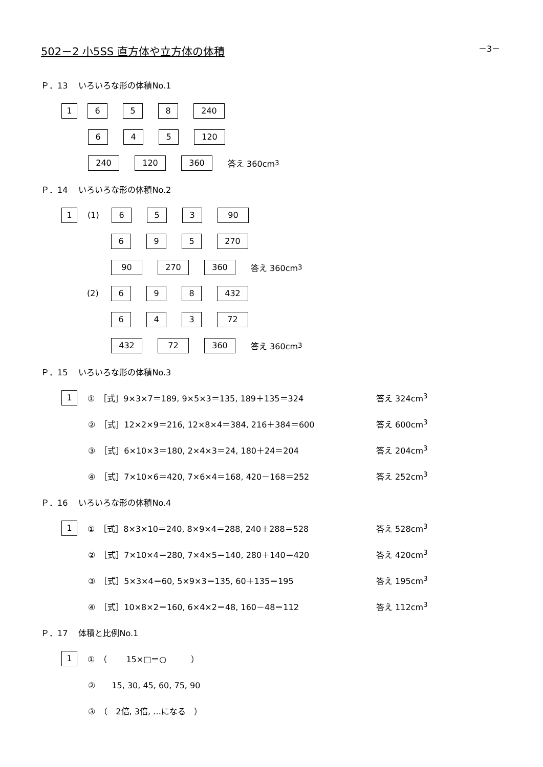－3－
502－2 小5SS 直方体や立方体の体積
Ｐ．13　 いろいろな形の体積No.1
1658 240
645 120
240 120 360 答え 360cm<sup>3</sup>
Ｐ．14　 いろいろな形の体積No.2
1 (1) 653 90
695 270
90 270 360 答え 360cm<sup>3</sup>
(2) 698 432
643 72
432 72 360 答え 360cm<sup>3</sup>
Ｐ．15　 いろいろな形の体積No.3
1 ①　［式］9×3×7＝189, 9×5×3＝135, 189＋135＝324 答え 324cm<sup>3</sup>
②　［式］12×2×9＝216, 12×8×4＝384, 216＋384＝600 答え 600cm<sup>3</sup>
③　［式］6×10×3＝180, 2×4×3＝24, 180＋24＝204 答え 204cm<sup>3</sup>
④　［式］7×10×6＝420, 7×6×4＝168, 420－168＝252 答え 252cm<sup>3</sup>
Ｐ．16　 いろいろな形の体積No.4
1 ①　［式］8×3×10＝240, 8×9×4＝288, 240＋288＝528 答え 528cm<sup>3</sup>
②　［式］7×10×4＝280, 7×4×5＝140, 280＋140＝420 答え 420cm<sup>3</sup>
③　［式］5×3×4＝60, 5×9×3＝135, 60＋135＝195 答え 195cm<sup>3</sup>
④　［式］10×8×2＝160, 6×4×2＝48, 160－48＝112 答え 112cm<sup>3</sup>
Ｐ．17　 体積と比例No.1
1 ①　（　　 15×□＝○　　　）
②　　15, 30, 45, 60, 75, 90
③　（　2倍, 3倍, …になる　）